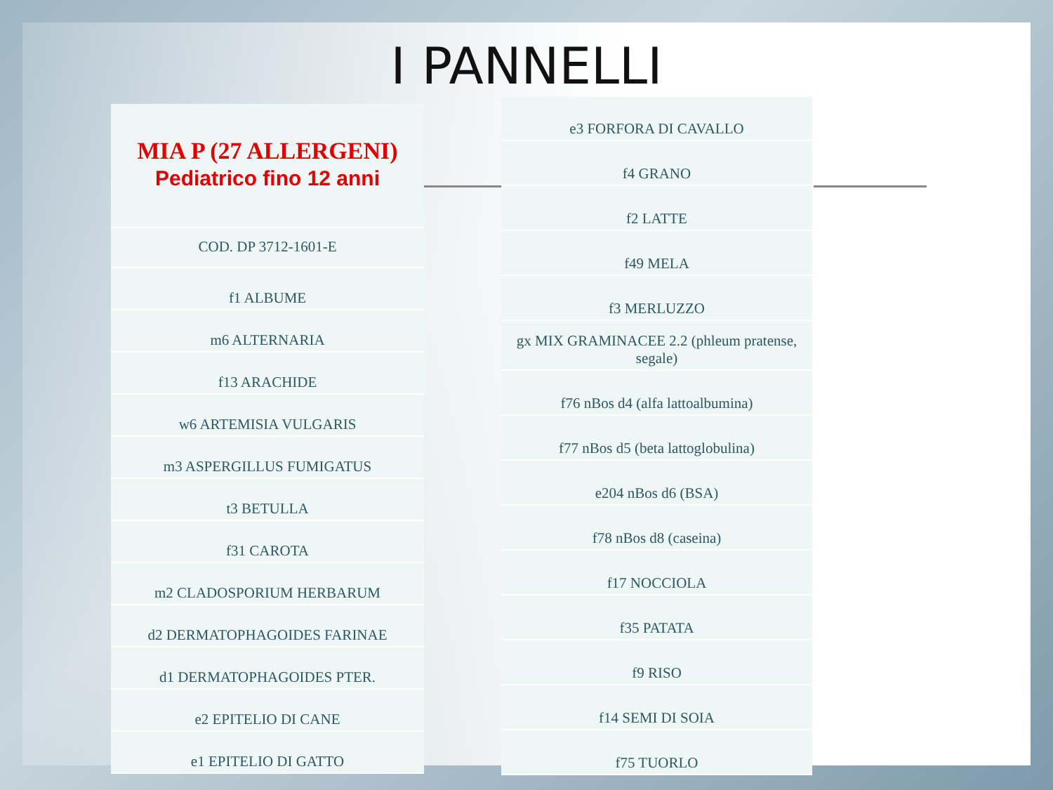I PANNELLI
| MIA P (27 ALLERGENI) Pediatrico fino 12 anni |
| COD. DP 3712-1601-E |
| f1 ALBUME |
| m6 ALTERNARIA |
| f13 ARACHIDE |
| w6 ARTEMISIA VULGARIS |
| m3 ASPERGILLUS FUMIGATUS |
| t3 BETULLA |
| f31 CAROTA |
| m2 CLADOSPORIUM HERBARUM |
| d2 DERMATOPHAGOIDES FARINAE |
| d1 DERMATOPHAGOIDES PTER. |
| e2 EPITELIO DI CANE |
| e1 EPITELIO DI GATTO |
| e3 FORFORA DI CAVALLO |
| f4 GRANO |
| f2 LATTE |
| f49 MELA |
| f3 MERLUZZO |
| gx MIX GRAMINACEE 2.2 (phleum pratense, segale) |
| f76 nBos d4 (alfa lattoalbumina) |
| f77 nBos d5 (beta lattoglobulina) |
| e204 nBos d6 (BSA) |
| f78 nBos d8 (caseina) |
| f17 NOCCIOLA |
| f35 PATATA |
| f9 RISO |
| f14 SEMI DI SOIA |
| f75 TUORLO |